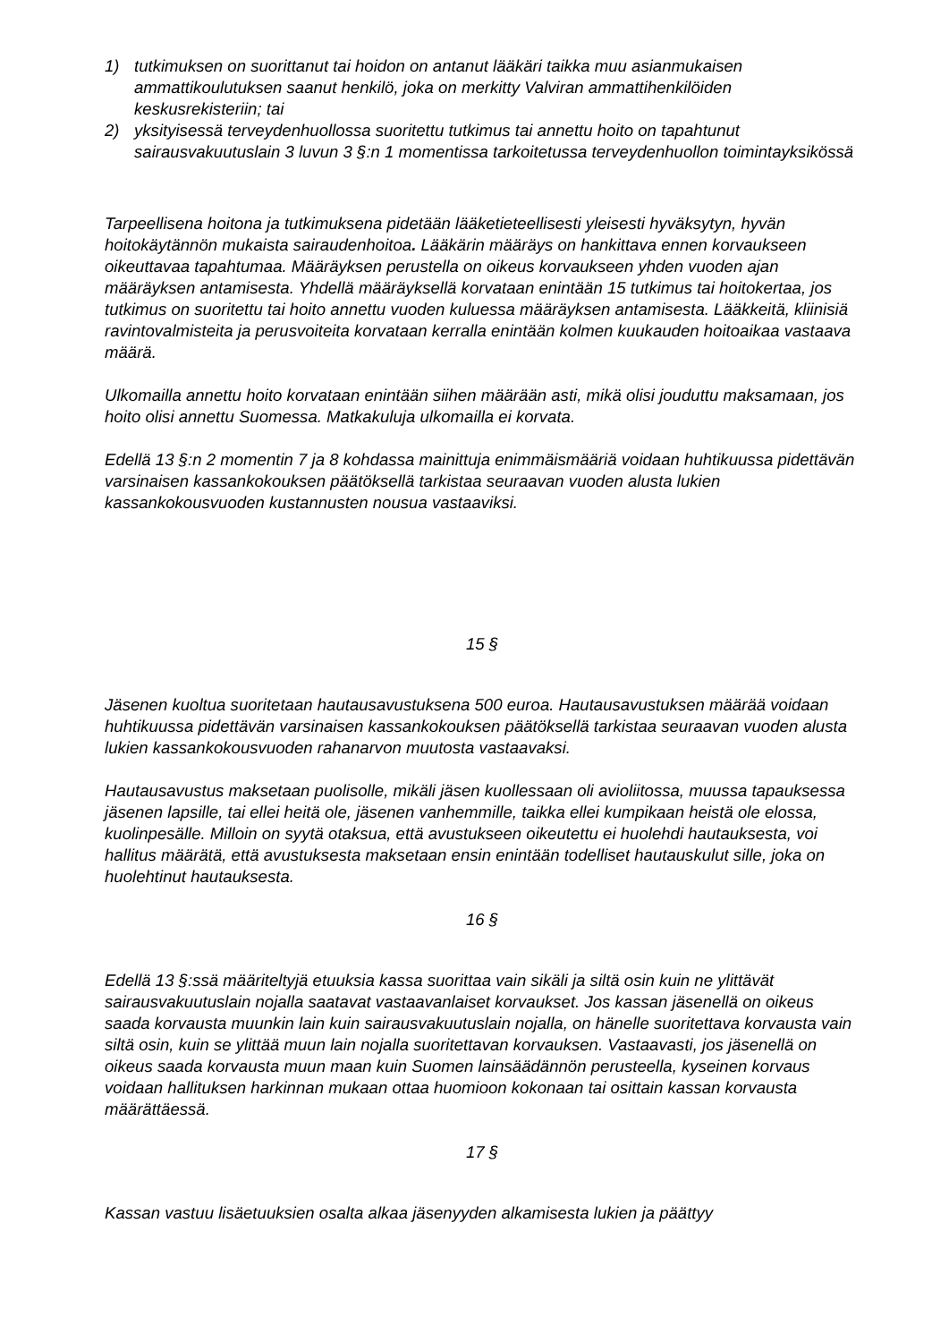1) tutkimuksen on suorittanut tai hoidon on antanut lääkäri taikka muu asianmukaisen ammattikoulutuksen saanut henkilö, joka on merkitty Valviran ammattihenkilöiden keskusrekisteriin; tai
2) yksityisessä terveydenhuollossa suoritettu tutkimus tai annettu hoito on tapahtunut sairausvakuutuslain 3 luvun 3 §:n 1 momentissa tarkoitetussa terveydenhuollon toimintayksikössä
Tarpeellisena hoitona ja tutkimuksena pidetään lääketieteellisesti yleisesti hyväksytyn, hyvän hoitokäytännön mukaista sairaudenhoitoa. Lääkärin määräys on hankittava ennen korvaukseen oikeuttavaa tapahtumaa. Määräyksen perustella on oikeus korvaukseen yhden vuoden ajan määräyksen antamisesta. Yhdellä määräyksellä korvataan enintään 15 tutkimus tai hoitokertaa, jos tutkimus on suoritettu tai hoito annettu vuoden kuluessa määräyksen antamisesta. Lääkkeitä, kliinisiä ravintovalmisteita ja perusvoiteita korvataan kerralla enintään kolmen kuukauden hoitoaikaa vastaava määrä.
Ulkomailla annettu hoito korvataan enintään siihen määrään asti, mikä olisi jouduttu maksamaan, jos hoito olisi annettu Suomessa. Matkakuluja ulkomailla ei korvata.
Edellä 13 §:n 2 momentin 7 ja 8 kohdassa mainittuja enimmäismääriä voidaan huhtikuussa pidettävän varsinaisen kassankokouksen päätöksellä tarkistaa seuraavan vuoden alusta lukien kassankokousvuoden kustannusten nousua vastaaviksi.
15 §
Jäsenen kuoltua suoritetaan hautausavustuksena 500 euroa. Hautausavustuksen määrää voidaan huhtikuussa pidettävän varsinaisen kassankokouksen päätöksellä tarkistaa seuraavan vuoden alusta lukien kassankokousvuoden rahanarvon muutosta vastaavaksi.
Hautausavustus maksetaan puolisolle, mikäli jäsen kuollessaan oli avioliitossa, muussa tapauksessa jäsenen lapsille, tai ellei heitä ole, jäsenen vanhemmille, taikka ellei kumpikaan heistä ole elossa, kuolinpesälle. Milloin on syytä otaksua, että avustukseen oikeutettu ei huolehdi hautauksesta, voi hallitus määrätä, että avustuksesta maksetaan ensin enintään todelliset hautauskulut sille, joka on huolehtinut hautauksesta.
16 §
Edellä 13 §:ssä määriteltyjä etuuksia kassa suorittaa vain sikäli ja siltä osin kuin ne ylittävät sairausvakuutuslain nojalla saatavat vastaavanlaiset korvaukset. Jos kassan jäsenellä on oikeus saada korvausta muunkin lain kuin sairausvakuutuslain nojalla, on hänelle suoritettava korvausta vain siltä osin, kuin se ylittää muun lain nojalla suoritettavan korvauksen. Vastaavasti, jos jäsenellä on oikeus saada korvausta muun maan kuin Suomen lainsäädännön perusteella, kyseinen korvaus voidaan hallituksen harkinnan mukaan ottaa huomioon kokonaan tai osittain kassan korvausta määrättäessä.
17 §
Kassan vastuu lisäetuuksien osalta alkaa jäsenyyden alkamisesta lukien ja päättyy